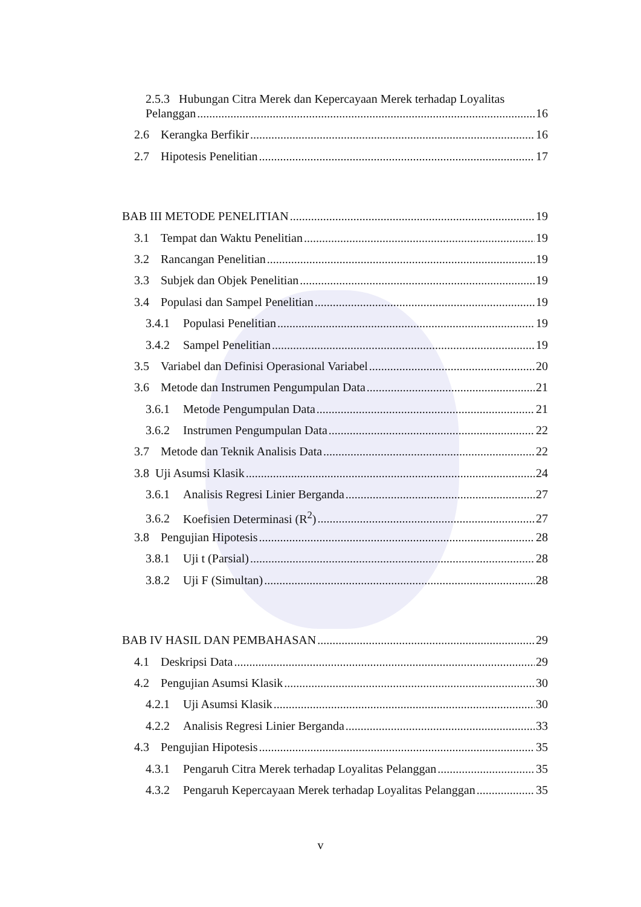2.5.3 Hubungan Citra Merek dan Kepercayaan Merek terhadap Loyalitas
Pelanggan 16
2.6 Kerangka Berfikir 16
2.7 Hipotesis Penelitian 17
BAB III METODE PENELITIAN 19
3.1 Tempat dan Waktu Penelitian 19
3.2 Rancangan Penelitian 19
3.3 Subjek dan Objek Penelitian 19
3.4 Populasi dan Sampel Penelitian 19
3.4.1 Populasi Penelitian 19
3.4.2 Sampel Penelitian 19
3.5 Variabel dan Definisi Operasional Variabel 20
3.6 Metode dan Instrumen Pengumpulan Data 21
3.6.1 Metode Pengumpulan Data 21
3.6.2 Instrumen Pengumpulan Data 22
3.7 Metode dan Teknik Analisis Data 22
3.8 Uji Asumsi Klasik 24
3.6.1 Analisis Regresi Linier Berganda 27
3.6.2 Koefisien Determinasi (R<sup>2</sup>) 27
3.8 Pengujian Hipotesis 28
3.8.1 Uji t (Parsial) 28
3.8.2 Uji F (Simultan) 28
BAB IV HASIL DAN PEMBAHASAN 29
4.1 Deskripsi Data 29
4.2 Pengujian Asumsi Klasik 30
4.2.1 Uji Asumsi Klasik 30
4.2.2 Analisis Regresi Linier Berganda 33
4.3 Pengujian Hipotesis 35
4.3.1 Pengaruh Citra Merek terhadap Loyalitas Pelanggan 35
4.3.2 Pengaruh Kepercayaan Merek terhadap Loyalitas Pelanggan 35
v